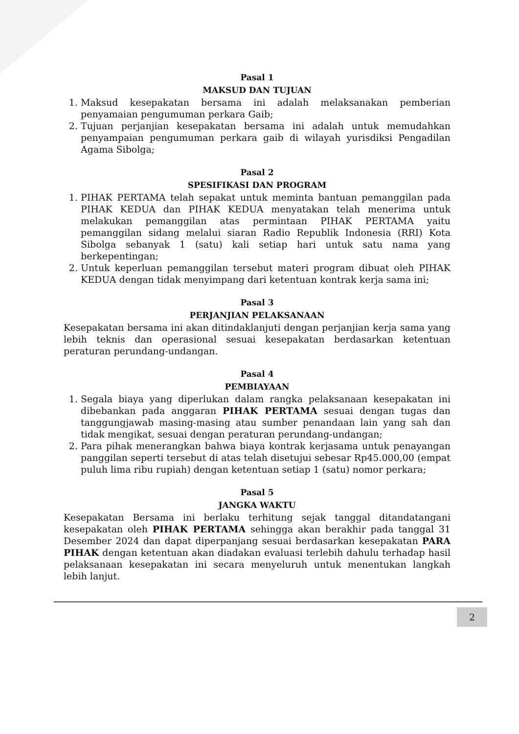Pasal 1
MAKSUD DAN TUJUAN
1. Maksud kesepakatan bersama ini adalah melaksanakan pemberian penyamaian pengumuman perkara Gaib;
2. Tujuan perjanjian kesepakatan bersama ini adalah untuk memudahkan penyampaian pengumuman perkara gaib di wilayah yurisdiksi Pengadilan Agama Sibolga;
Pasal 2
SPESIFIKASI DAN PROGRAM
1. PIHAK PERTAMA telah sepakat untuk meminta bantuan pemanggilan pada PIHAK KEDUA dan PIHAK KEDUA menyatakan telah menerima untuk melakukan pemanggilan atas permintaan PIHAK PERTAMA yaitu pemanggilan sidang melalui siaran Radio Republik Indonesia (RRI) Kota Sibolga sebanyak 1 (satu) kali setiap hari untuk satu nama yang berkepentingan;
2. Untuk keperluan pemanggilan tersebut materi program dibuat oleh PIHAK KEDUA dengan tidak menyimpang dari ketentuan kontrak kerja sama ini;
Pasal 3
PERJANJIAN PELAKSANAAN
Kesepakatan bersama ini akan ditindaklanjuti dengan perjanjian kerja sama yang lebih teknis dan operasional sesuai kesepakatan berdasarkan ketentuan peraturan perundang-undangan.
Pasal 4
PEMBIAYAAN
1. Segala biaya yang diperlukan dalam rangka pelaksanaan kesepakatan ini dibebankan pada anggaran PIHAK PERTAMA sesuai dengan tugas dan tanggungjawab masing-masing atau sumber penandaan lain yang sah dan tidak mengikat, sesuai dengan peraturan perundang-undangan;
2. Para pihak menerangkan bahwa biaya kontrak kerjasama untuk penayangan panggilan seperti tersebut di atas telah disetujui sebesar Rp45.000,00 (empat puluh lima ribu rupiah) dengan ketentuan setiap 1 (satu) nomor perkara;
Pasal 5
JANGKA WAKTU
Kesepakatan Bersama ini berlaku terhitung sejak tanggal ditandatangani kesepakatan oleh PIHAK PERTAMA sehingga akan berakhir pada tanggal 31 Desember 2024 dan dapat diperpanjang sesuai berdasarkan kesepakatan PARA PIHAK dengan ketentuan akan diadakan evaluasi terlebih dahulu terhadap hasil pelaksanaan kesepakatan ini secara menyeluruh untuk menentukan langkah lebih lanjut.
2